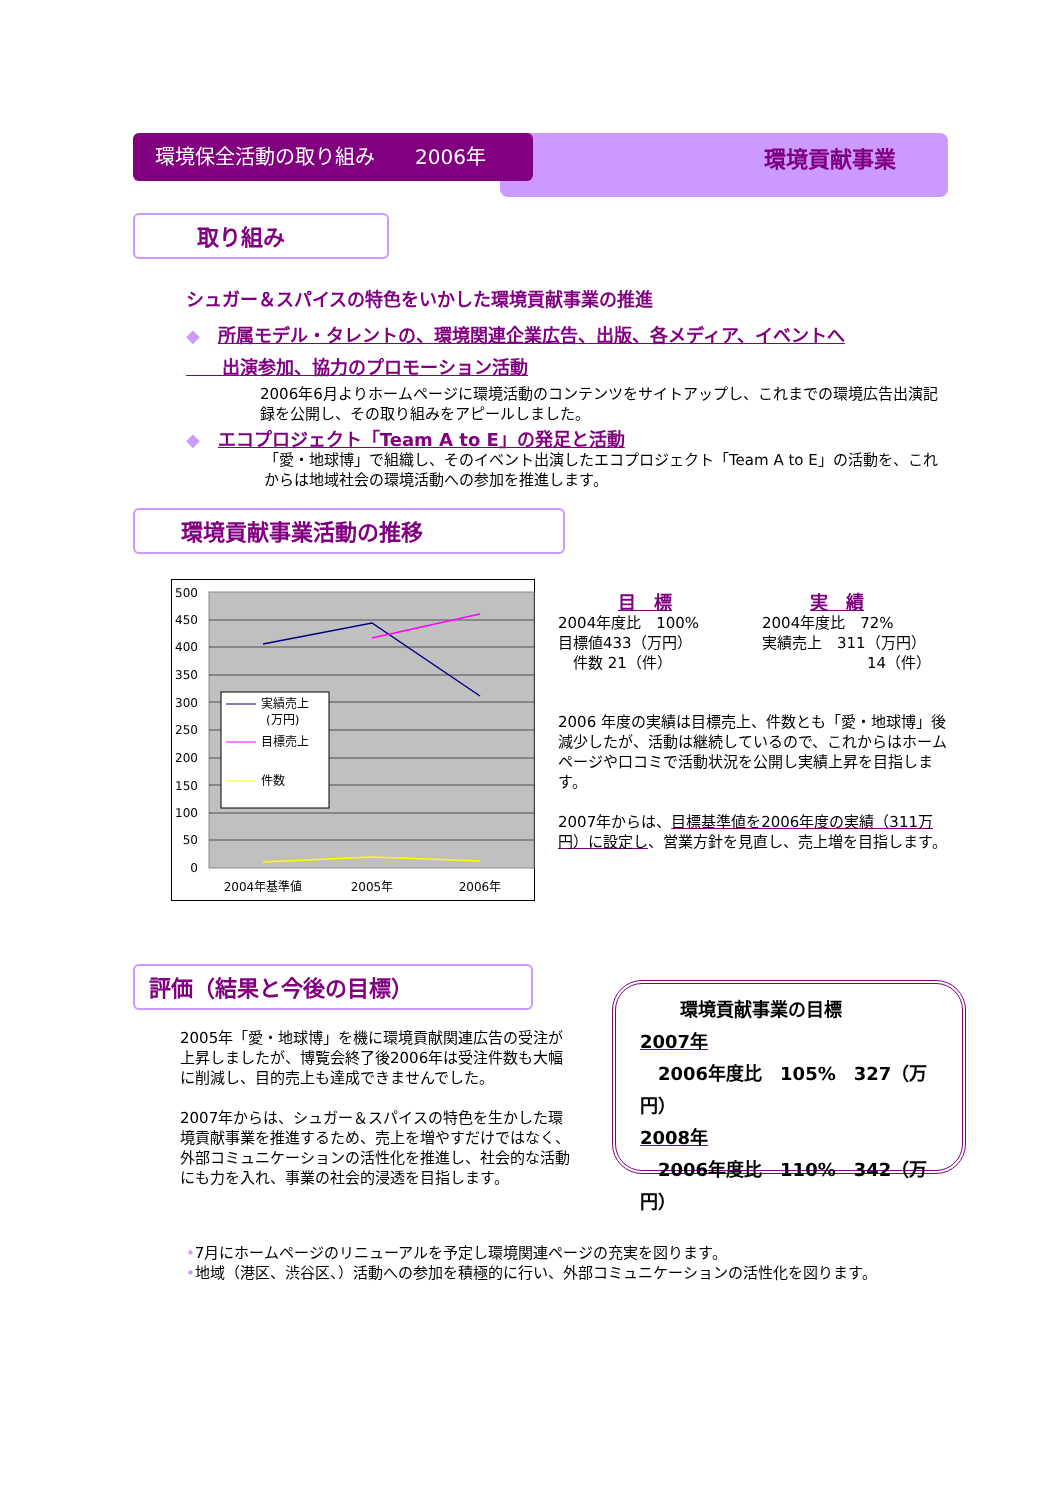環境貢献事業
環境保全活動の取り組み　　2006年
取り組み
シュガー＆スパイスの特色をいかした環境貢献事業の推進
◆　所属モデル・タレントの、環境関連企業広告、出版、各メディア、イベントへ
　　出演参加、協力のプロモーション活動
2006年6月よりホームページに環境活動のコンテンツをサイトアップし、これまでの環境広告出演記録を公開し、その取り組みをアピールしました。
◆　エコプロジェクト「Team A to E」の発足と活動
「愛・地球博」で組織し、そのイベント出演したエコプロジェクト「Team A to E」の活動を、これからは地域社会の環境活動への参加を推進します。
環境貢献事業活動の推移
500
450
400
350
300
250
200
150
100
50
0
2004年基準値
2005年
2006年
実績売上
(万円)
目標売上
件数
目　標
2004年度比　100%
目標値433（万円）
　件数 21（件）
実　績
2004年度比　72%
実績売上　311（万円）
　　　　　　　14（件）
2006 年度の実績は目標売上、件数とも「愛・地球博」後減少したが、活動は継続しているので、これからはホームページや口コミで活動状況を公開し実績上昇を目指します。
2007年からは、目標基準値を2006年度の実績（311万円）に設定し、営業方針を見直し、売上増を目指します。
評価（結果と今後の目標）
2005年「愛・地球博」を機に環境貢献関連広告の受注が上昇しましたが、博覧会終了後2006年は受注件数も大幅に削減し、目的売上も達成できませんでした。
2007年からは、シュガー＆スパイスの特色を生かした環境貢献事業を推進するため、売上を増やすだけではなく、外部コミュニケーションの活性化を推進し、社会的な活動にも力を入れ、事業の社会的浸透を目指します。
環境貢献事業の目標
2007年
　2006年度比　105%　327（万円）
2008年
　2006年度比　110%　342（万円）
•7月にホームページのリニューアルを予定し環境関連ページの充実を図ります。
•地域（港区、渋谷区、）活動への参加を積極的に行い、外部コミュニケーションの活性化を図ります。